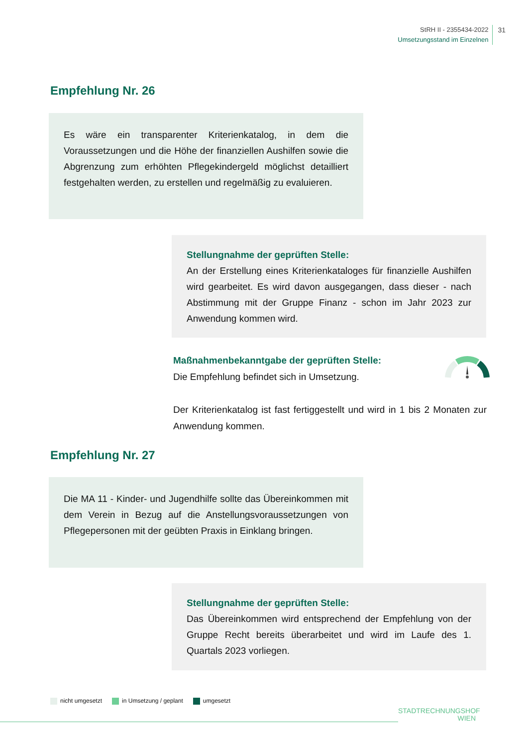StRH II - 2355434-2022
Umsetzungsstand im Einzelnen
31
Empfehlung Nr. 26
Es wäre ein transparenter Kriterienkatalog, in dem die Voraussetzungen und die Höhe der finanziellen Aushilfen sowie die Abgrenzung zum erhöhten Pflegekindergeld möglichst detailliert festgehalten werden, zu erstellen und regelmäßig zu evaluieren.
Stellungnahme der geprüften Stelle:
An der Erstellung eines Kriterienkataloges für finanzielle Aushilfen wird gearbeitet. Es wird davon ausgegangen, dass dieser - nach Abstimmung mit der Gruppe Finanz - schon im Jahr 2023 zur Anwendung kommen wird.
Maßnahmenbekanntgabe der geprüften Stelle:
Die Empfehlung befindet sich in Umsetzung.
Der Kriterienkatalog ist fast fertiggestellt und wird in 1 bis 2 Monaten zur Anwendung kommen.
Empfehlung Nr. 27
Die MA 11 - Kinder- und Jugendhilfe sollte das Übereinkommen mit dem Verein in Bezug auf die Anstellungsvoraussetzungen von Pflegepersonen mit der geübten Praxis in Einklang bringen.
Stellungnahme der geprüften Stelle:
Das Übereinkommen wird entsprechend der Empfehlung von der Gruppe Recht bereits überarbeitet und wird im Laufe des 1. Quartals 2023 vorliegen.
nicht umgesetzt in Umsetzung / geplant umgesetzt
STADTRECHNUNGSHOF
WIEN